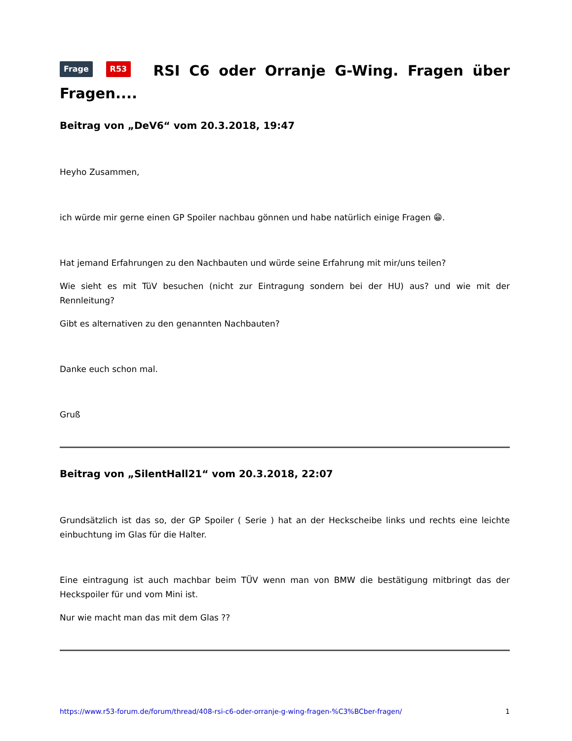Frage R53 RSI C6 oder Orranje G-Wing. Fragen über Fragen....
Beitrag von „DeV6“ vom 20.3.2018, 19:47
Heyho Zusammen,
ich würde mir gerne einen GP Spoiler nachbau gönnen und habe natürlich einige Fragen 😁.
Hat jemand Erfahrungen zu den Nachbauten und würde seine Erfahrung mit mir/uns teilen?
Wie sieht es mit TüV besuchen (nicht zur Eintragung sondern bei der HU) aus? und wie mit der Rennleitung?
Gibt es alternativen zu den genannten Nachbauten?
Danke euch schon mal.
Gruß
Beitrag von „SilentHall21“ vom 20.3.2018, 22:07
Grundsätzlich ist das so, der GP Spoiler ( Serie ) hat an der Heckscheibe links und rechts eine leichte einbuchtung im Glas für die Halter.
Eine eintragung ist auch machbar beim TÜV wenn man von BMW die bestätigung mitbringt das der Heckspoiler für und vom Mini ist.
Nur wie macht man das mit dem Glas ??
https://www.r53-forum.de/forum/thread/408-rsi-c6-oder-orranje-g-wing-fragen-%C3%BCber-fragen/ 1